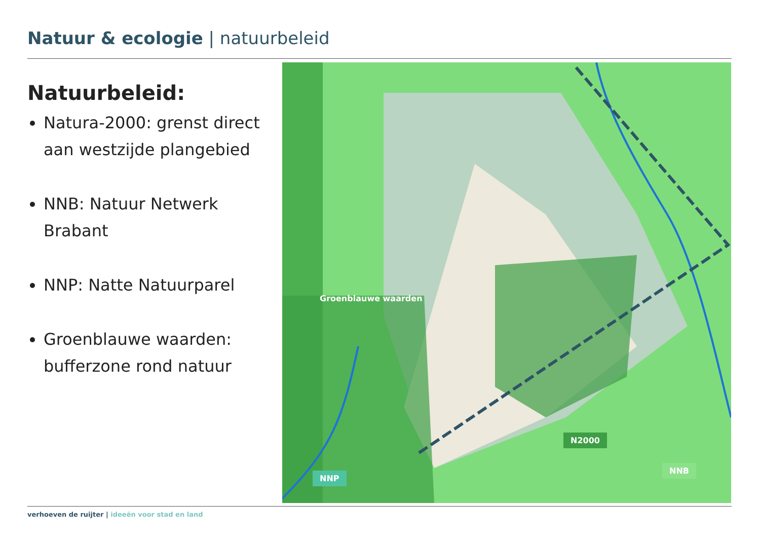Natuur & ecologie | natuurbeleid
Natuurbeleid:
Natura-2000: grenst direct aan westzijde plangebied
NNB: Natuur Netwerk Brabant
NNP: Natte Natuurparel
Groenblauwe waarden: bufferzone rond natuur
Groenblauwe waarden
N2000
NNB
NNP
verhoeven de ruijter | ideeën voor stad en land